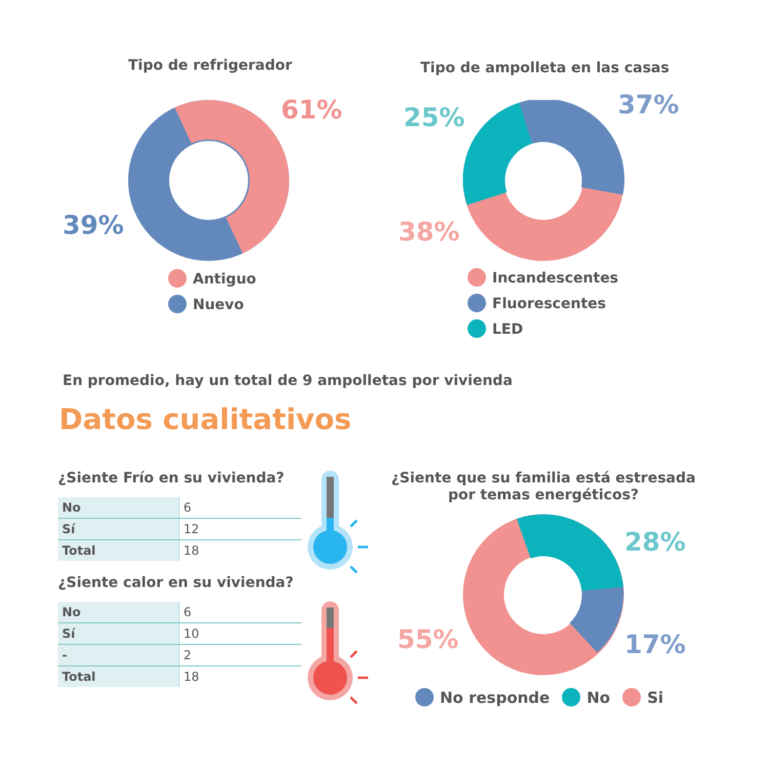Tipo de refrigerador
61%
39%
Antiguo
Nuevo
Tipo de ampolleta en las casas
25% 37%
38%
Incandescentes
Fluorescentes
LED
En promedio, hay un total de 9 ampolletas por vivienda
Datos cualitativos
¿Siente Frío en su vivienda?
| No | 6 |
| Sí | 12 |
| Total | 18 |
¿Siente calor en su vivienda?
| No | 6 |
| Sí | 10 |
| - | 2 |
| Total | 18 |
¿Siente que su familia está estresada por temas energéticos?
28%
17%
55%
No responde No Si